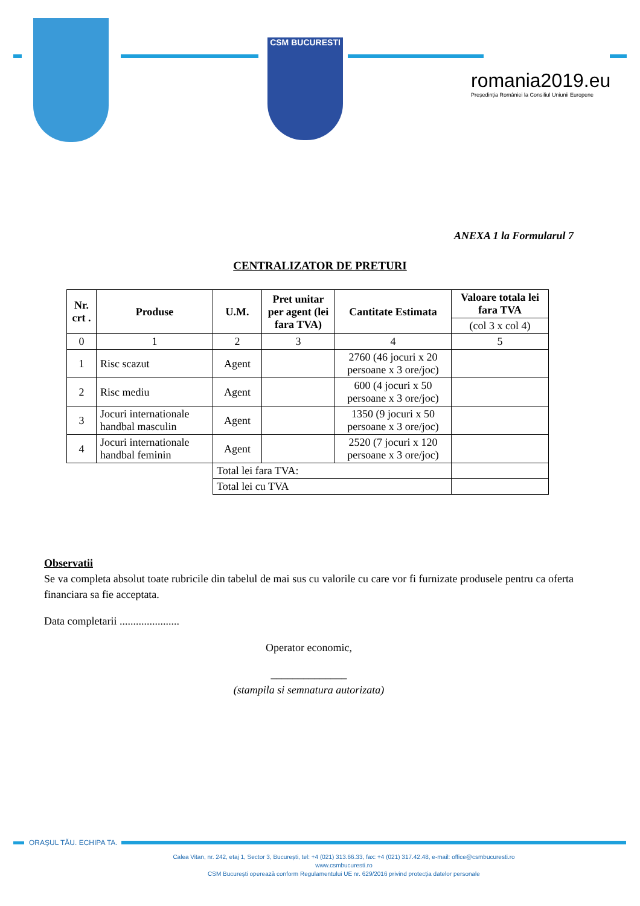CSM BUCURESTI
romania2019.eu
Președinția României la Consiliul Uniunii Europene
ANEXA 1 la Formularul 7
CENTRALIZATOR DE PRETURI
| Nr. crt . | Produse | U.M. | Pret unitar per agent (lei fara TVA) | Cantitate Estimata | Valoare totala lei fara TVA |
| --- | --- | --- | --- | --- | --- |
| | | | | | (col 3 x col 4) |
| 0 | 1 | 2 | 3 | 4 | 5 |
| 1 | Risc scazut | Agent | | 2760 (46 jocuri x 20 persoane x 3 ore/joc) | |
| 2 | Risc mediu | Agent | | 600 (4 jocuri x 50 persoane x 3 ore/joc) | |
| 3 | Jocuri internationale handbal masculin | Agent | | 1350 (9 jocuri x 50 persoane x 3 ore/joc) | |
| 4 | Jocuri internationale handbal feminin | Agent | | 2520 (7 jocuri x 120 persoane x 3 ore/joc) | |
| | | Total lei fara TVA: | | | |
| | | Total lei cu TVA | | | |
Observatii
Se va completa absolut toate rubricile din tabelul de mai sus cu valorile cu care vor fi furnizate produsele pentru ca oferta financiara sa fie acceptata.
Data completarii ......................
Operator economic,
______________
(stampila si semnatura autorizata)
ORAȘUL TĂU. ECHIPA TA.
Calea Vitan, nr. 242, etaj 1, Sector 3, București, tel: +4 (021) 313.66.33, fax: +4 (021) 317.42.48, e-mail: office@csmbucuresti.ro
www.csmbucuresti.ro
CSM București operează conform Regulamentului UE nr. 629/2016 privind protecția datelor personale